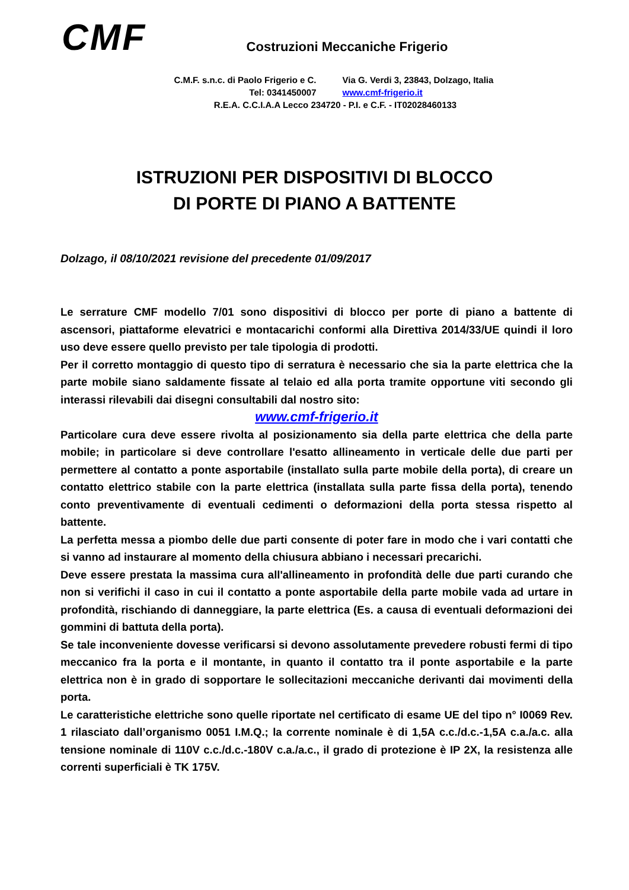CMF
Costruzioni Meccaniche Frigerio
C.M.F. s.n.c. di Paolo Frigerio e C. Via G. Verdi 3, 23843, Dolzago, Italia
Tel: 0341450007 www.cmf-frigerio.it
R.E.A. C.C.I.A.A Lecco 234720 - P.I. e C.F. - IT02028460133
ISTRUZIONI PER DISPOSITIVI DI BLOCCO
DI PORTE DI PIANO A BATTENTE
Dolzago, il 08/10/2021 revisione del precedente 01/09/2017
Le serrature CMF modello 7/01 sono dispositivi di blocco per porte di piano a battente di ascensori, piattaforme elevatrici e montacarichi conformi alla Direttiva 2014/33/UE quindi il loro uso deve essere quello previsto per tale tipologia di prodotti.
Per il corretto montaggio di questo tipo di serratura è necessario che sia la parte elettrica che la parte mobile siano saldamente fissate al telaio ed alla porta tramite opportune viti secondo gli interassi rilevabili dai disegni consultabili dal nostro sito:
www.cmf-frigerio.it
Particolare cura deve essere rivolta al posizionamento sia della parte elettrica che della parte mobile; in particolare si deve controllare l'esatto allineamento in verticale delle due parti per permettere al contatto a ponte asportabile (installato sulla parte mobile della porta), di creare un contatto elettrico stabile con la parte elettrica (installata sulla parte fissa della porta), tenendo conto preventivamente di eventuali cedimenti o deformazioni della porta stessa rispetto al battente.
La perfetta messa a piombo delle due parti consente di poter fare in modo che i vari contatti che si vanno ad instaurare al momento della chiusura abbiano i necessari precarichi.
Deve essere prestata la massima cura all'allineamento in profondità delle due parti curando che non si verifichi il caso in cui il contatto a ponte asportabile della parte mobile vada ad urtare in profondità, rischiando di danneggiare, la parte elettrica (Es. a causa di eventuali deformazioni dei gommini di battuta della porta).
Se tale inconveniente dovesse verificarsi si devono assolutamente prevedere robusti fermi di tipo meccanico fra la porta e il montante, in quanto il contatto tra il ponte asportabile e la parte elettrica non è in grado di sopportare le sollecitazioni meccaniche derivanti dai movimenti della porta.
Le caratteristiche elettriche sono quelle riportate nel certificato di esame UE del tipo n° I0069 Rev. 1 rilasciato dall’organismo 0051 I.M.Q.; la corrente nominale è di 1,5A c.c./d.c.-1,5A c.a./a.c. alla tensione nominale di 110V c.c./d.c.-180V c.a./a.c., il grado di protezione è IP 2X, la resistenza alle correnti superficiali è TK 175V.